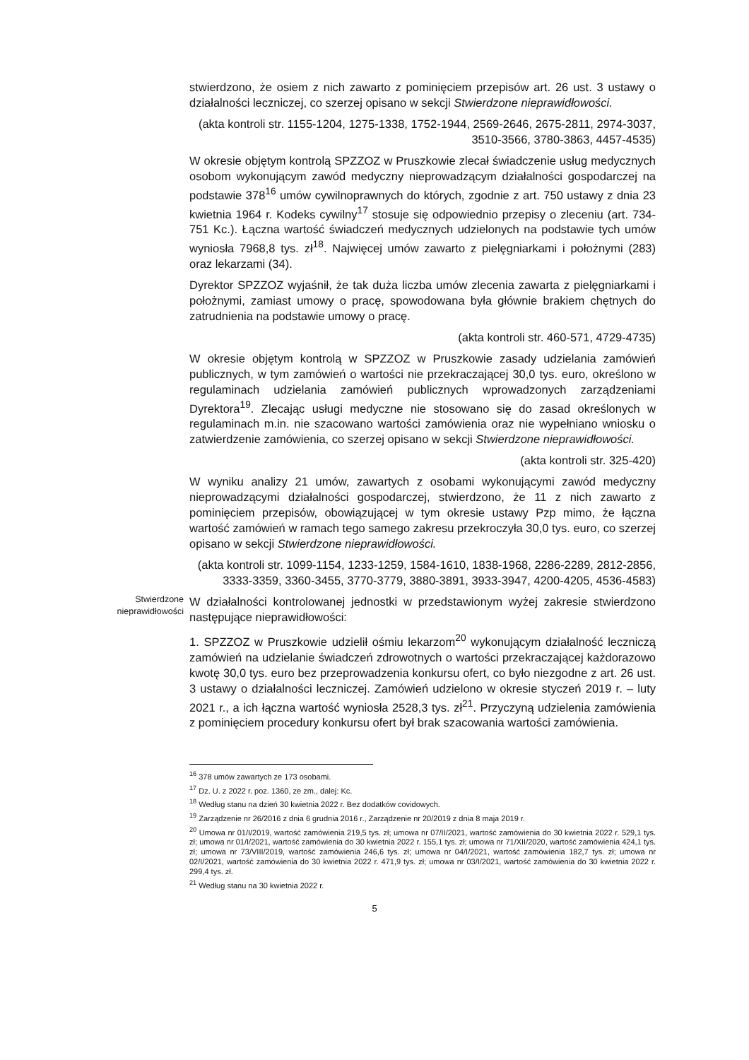stwierdzono, że osiem z nich zawarto z pominięciem przepisów art. 26 ust. 3 ustawy o działalności leczniczej, co szerzej opisano w sekcji Stwierdzone nieprawidłowości.
(akta kontroli str. 1155-1204, 1275-1338, 1752-1944, 2569-2646, 2675-2811, 2974-3037, 3510-3566, 3780-3863, 4457-4535)
W okresie objętym kontrolą SPZZOZ w Pruszkowie zlecał świadczenie usług medycznych osobom wykonującym zawód medyczny nieprowadzącym działalności gospodarczej na podstawie 378<sup>16</sup> umów cywilnoprawnych do których, zgodnie z art. 750 ustawy z dnia 23 kwietnia 1964 r. Kodeks cywilny<sup>17</sup> stosuje się odpowiednio przepisy o zleceniu (art. 734-751 Kc.). Łączna wartość świadczeń medycznych udzielonych na podstawie tych umów wyniosła 7968,8 tys. zł<sup>18</sup>. Najwięcej umów zawarto z pielęgniarkami i położnymi (283) oraz lekarzami (34).
Dyrektor SPZZOZ wyjaśnił, że tak duża liczba umów zlecenia zawarta z pielęgniarkami i położnymi, zamiast umowy o pracę, spowodowana była głównie brakiem chętnych do zatrudnienia na podstawie umowy o pracę.
(akta kontroli str. 460-571, 4729-4735)
W okresie objętym kontrolą w SPZZOZ w Pruszkowie zasady udzielania zamówień publicznych, w tym zamówień o wartości nie przekraczającej 30,0 tys. euro, określono w regulaminach udzielania zamówień publicznych wprowadzonych zarządzeniami Dyrektora<sup>19</sup>. Zlecając usługi medyczne nie stosowano się do zasad określonych w regulaminach m.in. nie szacowano wartości zamówienia oraz nie wypełniano wniosku o zatwierdzenie zamówienia, co szerzej opisano w sekcji Stwierdzone nieprawidłowości.
(akta kontroli str. 325-420)
W wyniku analizy 21 umów, zawartych z osobami wykonującymi zawód medyczny nieprowadzącymi działalności gospodarczej, stwierdzono, że 11 z nich zawarto z pominięciem przepisów, obowiązującej w tym okresie ustawy Pzp mimo, że łączna wartość zamówień w ramach tego samego zakresu przekroczyła 30,0 tys. euro, co szerzej opisano w sekcji Stwierdzone nieprawidłowości.
(akta kontroli str. 1099-1154, 1233-1259, 1584-1610, 1838-1968, 2286-2289, 2812-2856, 3333-3359, 3360-3455, 3770-3779, 3880-3891, 3933-3947, 4200-4205, 4536-4583)
Stwierdzone
nieprawidłowości
W działalności kontrolowanej jednostki w przedstawionym wyżej zakresie stwierdzono następujące nieprawidłowości:
1. SPZZOZ w Pruszkowie udzielił ośmiu lekarzom<sup>20</sup> wykonującym działalność leczniczą zamówień na udzielanie świadczeń zdrowotnych o wartości przekraczającej każdorazowo kwotę 30,0 tys. euro bez przeprowadzenia konkursu ofert, co było niezgodne z art. 26 ust. 3 ustawy o działalności leczniczej. Zamówień udzielono w okresie styczeń 2019 r. – luty 2021 r., a ich łączna wartość wyniosła 2528,3 tys. zł<sup>21</sup>. Przyczyną udzielenia zamówienia z pominięciem procedury konkursu ofert był brak szacowania wartości zamówienia.
<sup>16</sup> 378 umów zawartych ze 173 osobami.
<sup>17</sup> Dz. U. z 2022 r. poz. 1360, ze zm., dalej: Kc.
<sup>18</sup> Według stanu na dzień 30 kwietnia 2022 r. Bez dodatków covidowych.
<sup>19</sup> Zarządzenie nr 26/2016 z dnia 6 grudnia 2016 r., Zarządzenie nr 20/2019 z dnia 8 maja 2019 r.
<sup>20</sup> Umowa nr 01/I/2019, wartość zamówienia 219,5 tys. zł; umowa nr 07/II/2021, wartość zamówienia do 30 kwietnia 2022 r. 529,1 tys. zł; umowa nr 01/I/2021, wartość zamówienia do 30 kwietnia 2022 r. 155,1 tys. zł; umowa nr 71/XII/2020, wartość zamówienia 424,1 tys. zł; umowa nr 73/VIII/2019, wartość zamówienia 246,6 tys. zł; umowa nr 04/I/2021, wartość zamówienia 182,7 tys. zł; umowa nr 02/I/2021, wartość zamówienia do 30 kwietnia 2022 r. 471,9 tys. zł; umowa nr 03/I/2021, wartość zamówienia do 30 kwietnia 2022 r. 299,4 tys. zł.
<sup>21</sup> Według stanu na 30 kwietnia 2022 r.
5